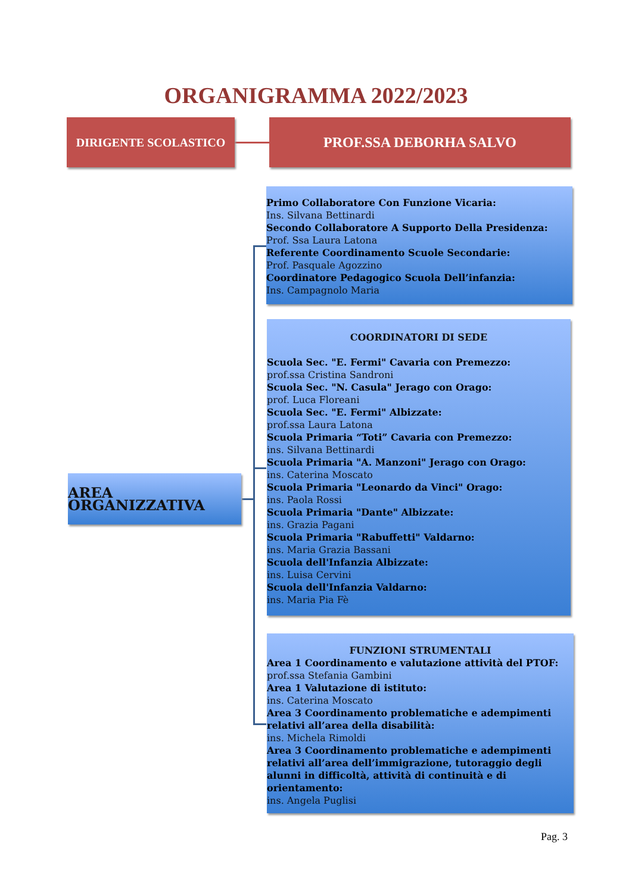ORGANIGRAMMA 2022/2023
DIRIGENTE SCOLASTICO PROF.SSA DEBORHA SALVO
AREA ORGANIZZATIVA
Primo Collaboratore Con Funzione Vicaria:
Ins. Silvana Bettinardi
Secondo Collaboratore A Supporto Della Presidenza:
Prof. Ssa Laura Latona
Referente Coordinamento Scuole Secondarie:
Prof. Pasquale Agozzino
Coordinatore Pedagogico Scuola Dell’infanzia:
Ins. Campagnolo Maria
COORDINATORI DI SEDE
Scuola Sec. "E. Fermi" Cavaria con Premezzo:
prof.ssa Cristina Sandroni
Scuola Sec. "N. Casula" Jerago con Orago:
prof. Luca Floreani
Scuola Sec. "E. Fermi" Albizzate:
prof.ssa Laura Latona
Scuola Primaria “Toti” Cavaria con Premezzo:
ins. Silvana Bettinardi
Scuola Primaria "A. Manzoni" Jerago con Orago:
ins. Caterina Moscato
Scuola Primaria "Leonardo da Vinci" Orago:
ins. Paola Rossi
Scuola Primaria "Dante" Albizzate:
ins. Grazia Pagani
Scuola Primaria "Rabuffetti" Valdarno:
ins. Maria Grazia Bassani
Scuola dell'Infanzia Albizzate:
ins. Luisa Cervini
Scuola dell'Infanzia Valdarno:
ins. Maria Pia Fè
FUNZIONI STRUMENTALI
Area 1 Coordinamento e valutazione attività del PTOF:
prof.ssa Stefania Gambini
Area 1 Valutazione di istituto:
ins. Caterina Moscato
Area 3 Coordinamento problematiche e adempimenti relativi all’area della disabilità:
ins. Michela Rimoldi
Area 3 Coordinamento problematiche e adempimenti relativi all’area dell’immigrazione, tutoraggio degli alunni in difficoltà, attività di continuità e di orientamento:
ins. Angela Puglisi
Pag. 3